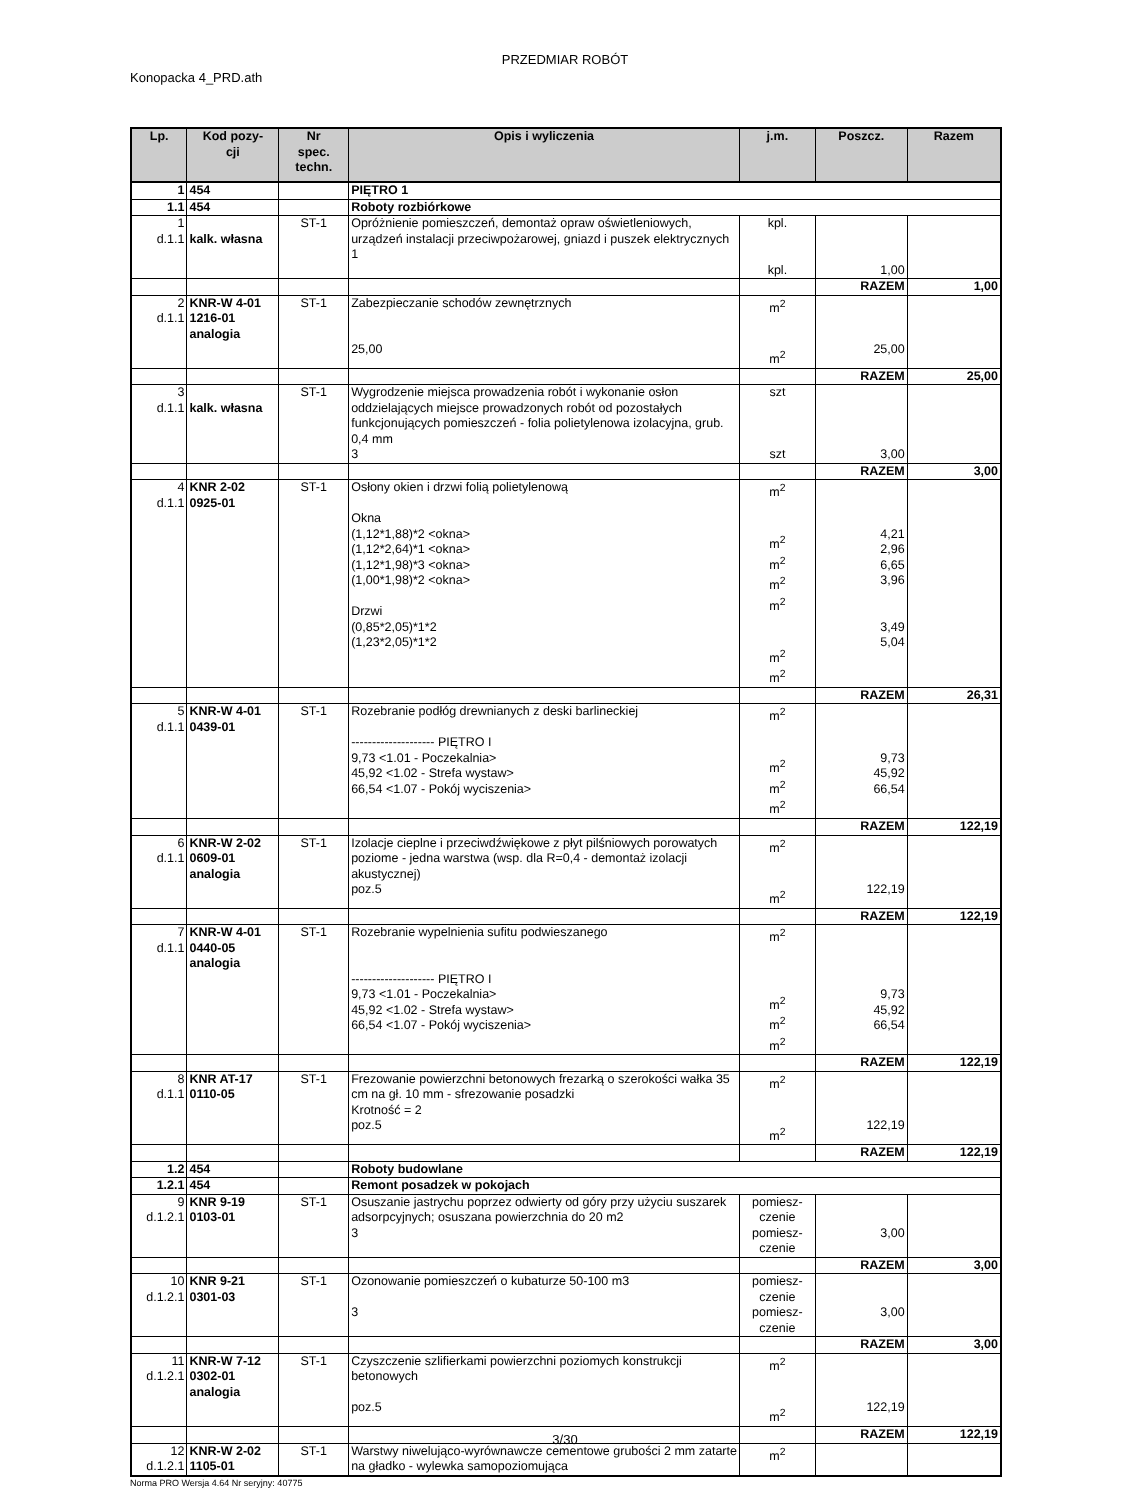PRZEDMIAR ROBÓT
Konopacka 4_PRD.ath
| Lp. | Kod pozy- cji | Nr spec. techn. | Opis i wyliczenia | j.m. | Poszcz. | Razem |
| --- | --- | --- | --- | --- | --- | --- |
| 1 | 454 | | PIĘTRO 1 | | | |
| 1.1 | 454 | | Roboty rozbiórkowe | | | |
| 1 d.1.1 | kalk. własna | ST-1 | Opróżnienie pomieszczeń, demontaż opraw oświetleniowych, urządzeń instalacji przeciwpożarowej, gniazd i puszek elektrycznych 1 | kpl. kpl. | 1,00 | |
| | | | | | RAZEM | 1,00 |
| 2 d.1.1 | KNR-W 4-01 1216-01 analogia | ST-1 | Zabezpieczanie schodów zewnętrznych 25,00 | m<sup>2</sup> m<sup>2</sup> | 25,00 | |
| | | | | | RAZEM | 25,00 |
| 3 d.1.1 | kalk. własna | ST-1 | Wygrodzenie miejsca prowadzenia robót i wykonanie osłon oddzielających miejsce prowadzonych robót od pozostałych funkcjonujących pomieszczeń - folia polietylenowa izolacyjna, grub. 0,4 mm 3 | szt szt | 3,00 | |
| | | | | | RAZEM | 3,00 |
| 4 d.1.1 | KNR 2-02 0925-01 | ST-1 | Osłony okien i drzwi folią polietylenową Okna (1,12*1,88)*2 <okna> (1,12*2,64)*1 <okna> (1,12*1,98)*3 <okna> (1,00*1,98)*2 <okna> Drzwi (0,85*2,05)*1*2 (1,23*2,05)*1*2 | m<sup>2</sup> m<sup>2</sup> m<sup>2</sup> m<sup>2</sup> m<sup>2</sup> m<sup>2</sup> m<sup>2</sup> | 4,21 2,96 6,65 3,96 3,49 5,04 | |
| | | | | | RAZEM | 26,31 |
| 5 d.1.1 | KNR-W 4-01 0439-01 | ST-1 | Rozebranie podłóg drewnianych z deski barlineckiej -------------------- PIĘTRO I 9,73 <1.01 - Poczekalnia> 45,92 <1.02 - Strefa wystaw> 66,54 <1.07 - Pokój wyciszenia> | m<sup>2</sup> m<sup>2</sup> m<sup>2</sup> m<sup>2</sup> | 9,73 45,92 66,54 | |
| | | | | | RAZEM | 122,19 |
| 6 d.1.1 | KNR-W 2-02 0609-01 analogia | ST-1 | Izolacje cieplne i przeciwdźwiękowe z płyt pilśniowych porowatych poziome - jedna warstwa (wsp. dla R=0,4 - demontaż izolacji akustycznej) poz.5 | m<sup>2</sup> m<sup>2</sup> | 122,19 | |
| | | | | | RAZEM | 122,19 |
| 7 d.1.1 | KNR-W 4-01 0440-05 analogia | ST-1 | Rozebranie wypelnienia sufitu podwieszanego -------------------- PIĘTRO I 9,73 <1.01 - Poczekalnia> 45,92 <1.02 - Strefa wystaw> 66,54 <1.07 - Pokój wyciszenia> | m<sup>2</sup> m<sup>2</sup> m<sup>2</sup> m<sup>2</sup> | 9,73 45,92 66,54 | |
| | | | | | RAZEM | 122,19 |
| 8 d.1.1 | KNR AT-17 0110-05 | ST-1 | Frezowanie powierzchni betonowych frezarką o szerokości wałka 35 cm na gł. 10 mm - sfrezowanie posadzki Krotność = 2 poz.5 | m<sup>2</sup> m<sup>2</sup> | 122,19 | |
| | | | | | RAZEM | 122,19 |
| 1.2 | 454 | | Roboty budowlane | | | |
| 1.2.1 | 454 | | Remont posadzek w pokojach | | | |
| 9 d.1.2.1 | KNR 9-19 0103-01 | ST-1 | Osuszanie jastrychu poprzez odwierty od góry przy użyciu suszarek adsorpcyjnych; osuszana powierzchnia do 20 m2 3 | pomiesz- czenie pomiesz- czenie | 3,00 | |
| | | | | | RAZEM | 3,00 |
| 10 d.1.2.1 | KNR 9-21 0301-03 | ST-1 | Ozonowanie pomieszczeń o kubaturze 50-100 m3 3 | pomiesz- czenie pomiesz- czenie | 3,00 | |
| | | | | | RAZEM | 3,00 |
| 11 d.1.2.1 | KNR-W 7-12 0302-01 analogia | ST-1 | Czyszczenie szlifierkami powierzchni poziomych konstrukcji betonowych poz.5 | m<sup>2</sup> m<sup>2</sup> | 122,19 | |
| | | | | | RAZEM | 122,19 |
| 12 d.1.2.1 | KNR-W 2-02 1105-01 | ST-1 | Warstwy niwelująco-wyrównawcze cementowe grubości 2 mm zatarte na gładko - wylewka samopoziomująca | m<sup>2</sup> | | |
3/30
Norma PRO Wersja 4.64 Nr seryjny: 40775